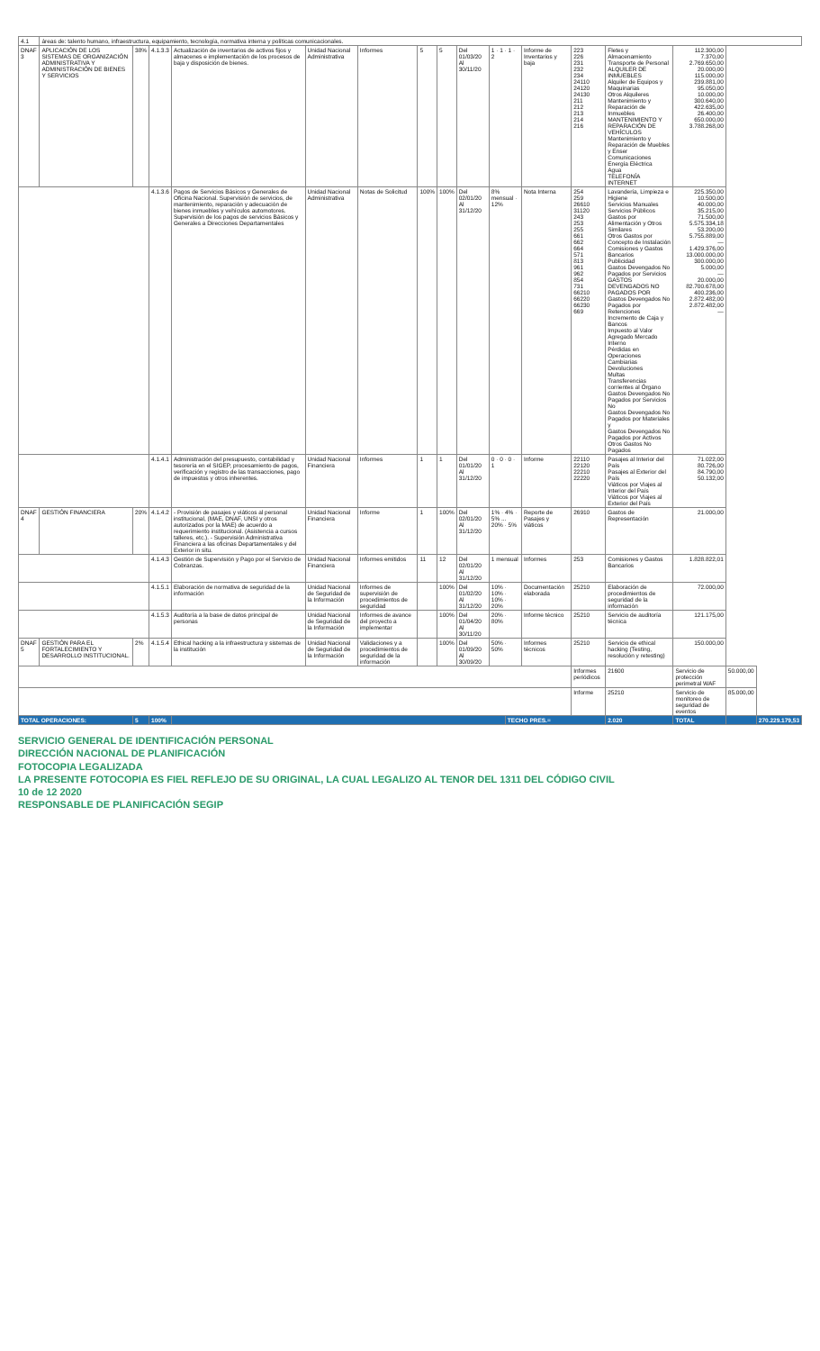| 4.1 | áreas de: talento humano, infraestructura, equipamiento, tecnología, normativa interna y políticas comunicacionales. | | | | | | | | | | | | | | | | |
| DNAF 3 | APLICACIÓN DE LOS SISTEMAS DE ORGANIZACIÓN ADMINISTRATIVA Y ADMINISTRACIÓN DE BIENES Y SERVICIOS | 38% | 4.1.3.3 | Actualización de inventarios de activos fijos y almacenes e implementación de los procesos de baja y disposición de bienes. | Unidad Nacional Administrativa | Informes | 5 | 5 | Del 01/03/20 Al 30/11/20 | 1 · 1 · 1 · 2 | | Informe de Inventarios y baja | 223 226 231 232 234 24110 24120 24130 211 212 213 214 216 | Fletes y Almacenamiento Transporte de Personal ALQUILER DE INMUEBLES Alquiler de Equipos y Maquinarias Otros Alquileres Mantenimiento y Reparación de Inmuebles MANTENIMIENTO Y REPARACIÓN DE VEHÍCULOS Mantenimiento y Reparación de Muebles y Enser Comunicaciones Energía Eléctrica Agua TELEFONÍA INTERNET | 112.300,00 7.370,00 2.769.650,00 20.000,00 115.000,00 239.881,00 95.050,00 10.000,00 300.640,00 422.635,00 26.400,00 650.000,00 3.788.268,00 | | |
| | | | 4.1.3.6 | Pagos de Servicios Básicos y Generales de Oficina Nacional. Supervisión de servicios, de mantenimiento, reparación y adecuación de bienes inmuebles y vehículos automotores. Supervisión de los pagos de servicios Básicos y Generales a Direcciones Departamentales | Unidad Nacional Administrativa | Notas de Solicitud | 100% | 100% | Del 02/01/20 Al 31/12/20 | 8% mensual · 12% | | Nota Interna | 254 259 26610 31120 243 253 255 661 662 664 571 813 961 962 854 731 66210 66220 66230 669 | Lavandería, Limpieza e Higiene Servicios Manuales Servicios Públicos Gastos por Alimentación y Otros Similares Otros Gastos por Concepto de Instalación Comisiones y Gastos Bancarios Publicidad Gastos Devengados No Pagados por Servicios GASTOS DEVENGADOS NO PAGADOS POR Gastos Devengados No Pagados por Retenciones Incremento de Caja y Bancos Impuesto al Valor Agregado Mercado Interno Pérdidas en Operaciones Cambiarias Devoluciones Multas Transferencias corrientes al Órgano Gastos Devengados No Pagados por Servicios No Gastos Devengados No Pagados por Materiales y Gastos Devengados No Pagados por Activos Otros Gastos No Pagados | 225.350,00 10.500,00 40.000,00 35.215,00 71.500,00 5.575.334,18 53.200,00 5.755.889,00 — 1.429.376,00 13.000.000,00 300.000,00 5.000,00 — 20.000,00 82.700.678,00 400.236,00 2.872.482,00 2.872.482,00 — | | |
| | | | 4.1.4.1 | Administración del presupuesto, contabilidad y tesorería en el SIGEP, procesamiento de pagos, verificación y registro de las transacciones, pago de impuestos y otros inherentes. | Unidad Nacional Financiera | Informes | 1 | 1 | Del 01/01/20 Al 31/12/20 | 0 · 0 · 0 · 1 | | Informe | 22110 22120 22210 22220 | Pasajes al Interior del País Pasajes al Exterior del País Viáticos por Viajes al Interior del País Viáticos por Viajes al Exterior del País | 71.022,00 80.726,00 84.790,00 50.132,00 | | |
| DNAF 4 | GESTIÓN FINANCIERA | 20% | 4.1.4.2 | - Provisión de pasajes y viáticos al personal institucional, (MAE, DNAF, UNSI y otros autorizados por la MAE) de acuerdo a requerimiento institucional. (Asistencia a cursos talleres, etc.). - Supervisión Administrativa Financiera a las oficinas Departamentales y del Exterior in situ. | Unidad Nacional Financiera | Informe | 1 | 100% | Del 02/01/20 Al 31/12/20 | 1% · 4% · 5% ... 20% · 5% | | Reporte de Pasajes y viáticos | 26910 | Gastos de Representación | 21.000,00 | | |
| | | | 4.1.4.3 | Gestión de Supervisión y Pago por el Servicio de Cobranzas. | Unidad Nacional Financiera | Informes emitidos | 11 | 12 | Del 02/01/20 Al 31/12/20 | 1 mensual | | Informes | 253 | Comisiones y Gastos Bancarios | 1.828.822,01 | | |
| | | | 4.1.5.1 | Elaboración de normativa de seguridad de la información | Unidad Nacional de Seguridad de la Información | Informes de supervisión de procedimientos de seguridad | | 100% | Del 01/02/20 Al 31/12/20 | 10% · 10% · 10% · 20% | | Documentación elaborada | 25210 | Elaboración de procedimientos de seguridad de la información | 72.000,00 | | |
| | | | 4.1.5.3 | Auditoría a la base de datos principal de personas | Unidad Nacional de Seguridad de la Información | Informes de avance del proyecto a implementar | | 100% | Del 01/04/20 Al 30/11/20 | 20% · 80% | | Informe técnico | 25210 | Servicio de auditoría técnica | 121.175,00 | | |
| DNAF 5 | GESTIÓN PARA EL FORTALECIMIENTO Y DESARROLLO INSTITUCIONAL. | 2% | 4.1.5.4 | Ethical hacking a la infraestructura y sistemas de la institución | Unidad Nacional de Seguridad de la Información | Validaciones y a procedimientos de seguridad de la información | | 100% | Del 01/09/20 Al 30/09/20 | 50% · 50% | | Informes técnicos | 25210 | Servicio de ethical hacking (Testing, resolución y retesting) | 150.000,00 | | |
| | | | | | | | | | | | | | Informes periódicos | 21600 | Servicio de protección perimetral WAF | 50.000,00 | |
| | | | | | | | | | | | | | Informe | 25210 | Servicio de monitoreo de seguridad de eventos | 85.000,00 | |
| TOTAL OPERACIONES: | | 5 | 100% | | | | | | | | TECHO PRES.= | | | 2.020 | TOTAL | | 270.229.179,53 |
SERVICIO GENERAL DE IDENTIFICACIÓN PERSONAL
DIRECCIÓN NACIONAL DE PLANIFICACIÓN
FOTOCOPIA LEGALIZADA
LA PRESENTE FOTOCOPIA ES FIEL REFLEJO DE SU ORIGINAL, LA CUAL LEGALIZO AL TENOR DEL 1311 DEL CÓDIGO CIVIL
10 de 12 2020
RESPONSABLE DE PLANIFICACIÓN SEGIP